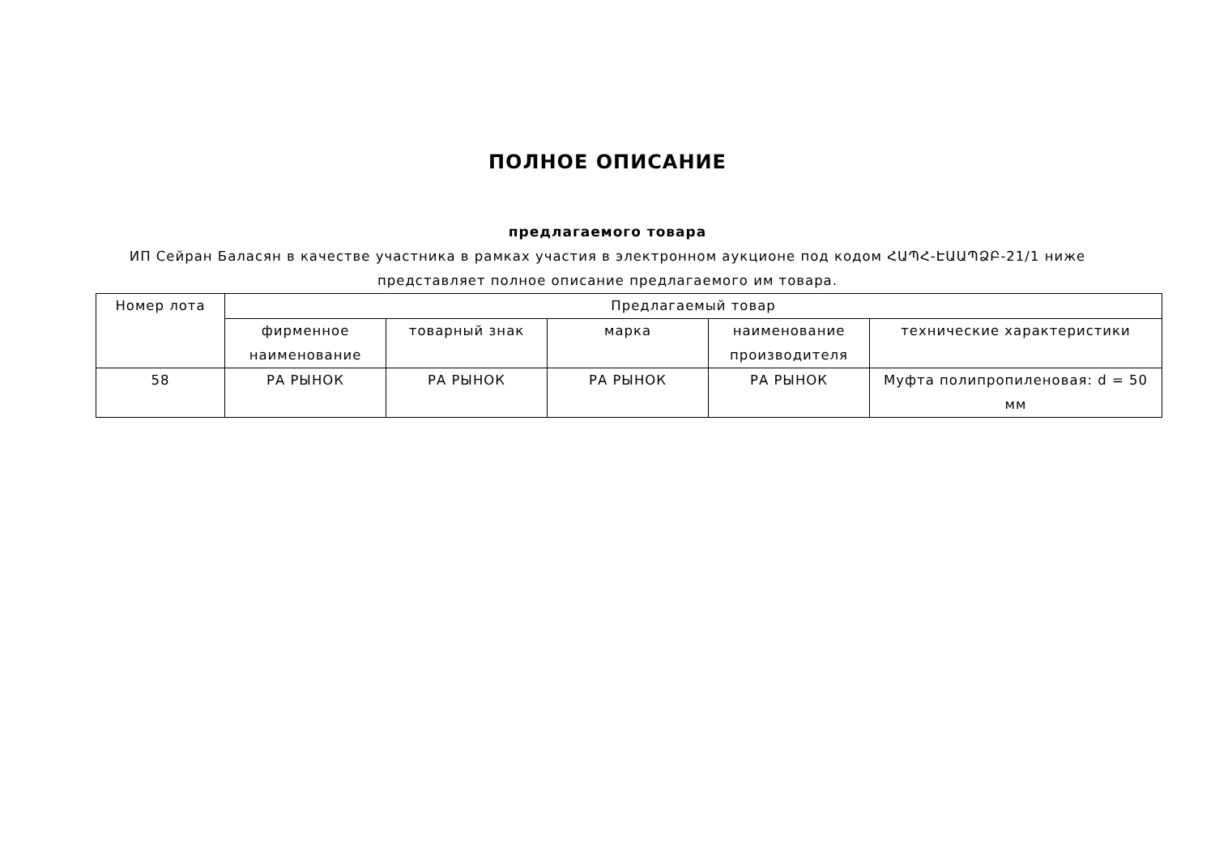ПОЛНОЕ ОПИСАНИЕ
предлагаемого товара
ИП Сейран Баласян в качестве участника в рамках участия в электронном аукционе под кодом ՀԱՊՀ-ԷԱԱՊՁԲ-21/1 ниже представляет полное описание предлагаемого им товара.
| Номер лота | Предлагаемый товар | | | | |
| --- | --- | --- | --- | --- | --- |
| | фирменное наименование | товарный знак | марка | наименование производителя | технические характеристики |
| 58 | РА РЫНОК | РА РЫНОК | РА РЫНОК | РА РЫНОК | Муфта полипропиленовая: d = 50 мм |